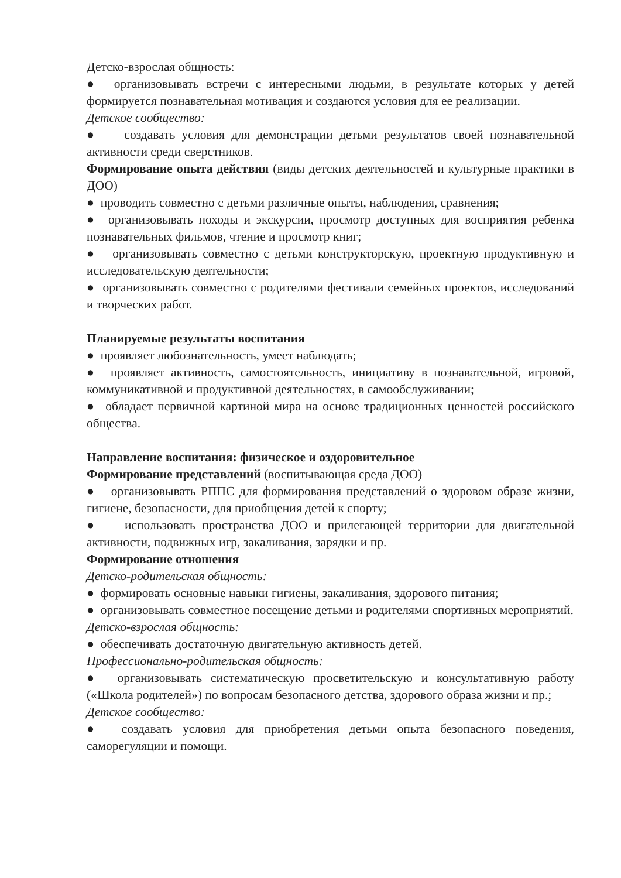Детско-взрослая общность:
● организовывать встречи с интересными людьми, в результате которых у детей формируется познавательная мотивация и создаются условия для ее реализации.
Детское сообщество:
● создавать условия для демонстрации детьми результатов своей познавательной активности среди сверстников.
Формирование опыта действия (виды детских деятельностей и культурные практики в ДОО)
● проводить совместно с детьми различные опыты, наблюдения, сравнения;
● организовывать походы и экскурсии, просмотр доступных для восприятия ребенка познавательных фильмов, чтение и просмотр книг;
● организовывать совместно с детьми конструкторскую, проектную продуктивную и исследовательскую деятельности;
● организовывать совместно с родителями фестивали семейных проектов, исследований и творческих работ.
Планируемые результаты воспитания
● проявляет любознательность, умеет наблюдать;
● проявляет активность, самостоятельность, инициативу в познавательной, игровой, коммуникативной и продуктивной деятельностях, в самообслуживании;
● обладает первичной картиной мира на основе традиционных ценностей российского общества.
Направление воспитания: физическое и оздоровительное
Формирование представлений (воспитывающая среда ДОО)
● организовывать РППС для формирования представлений о здоровом образе жизни, гигиене, безопасности, для приобщения детей к спорту;
● использовать пространства ДОО и прилегающей территории для двигательной активности, подвижных игр, закаливания, зарядки и пр.
Формирование отношения
Детско-родительская общность:
● формировать основные навыки гигиены, закаливания, здорового питания;
● организовывать совместное посещение детьми и родителями спортивных мероприятий.
Детско-взрослая общность:
● обеспечивать достаточную двигательную активность детей.
Профессионально-родительская общность:
● организовывать систематическую просветительскую и консультативную работу («Школа родителей») по вопросам безопасного детства, здорового образа жизни и пр.;
Детское сообщество:
● создавать условия для приобретения детьми опыта безопасного поведения, саморегуляции и помощи.